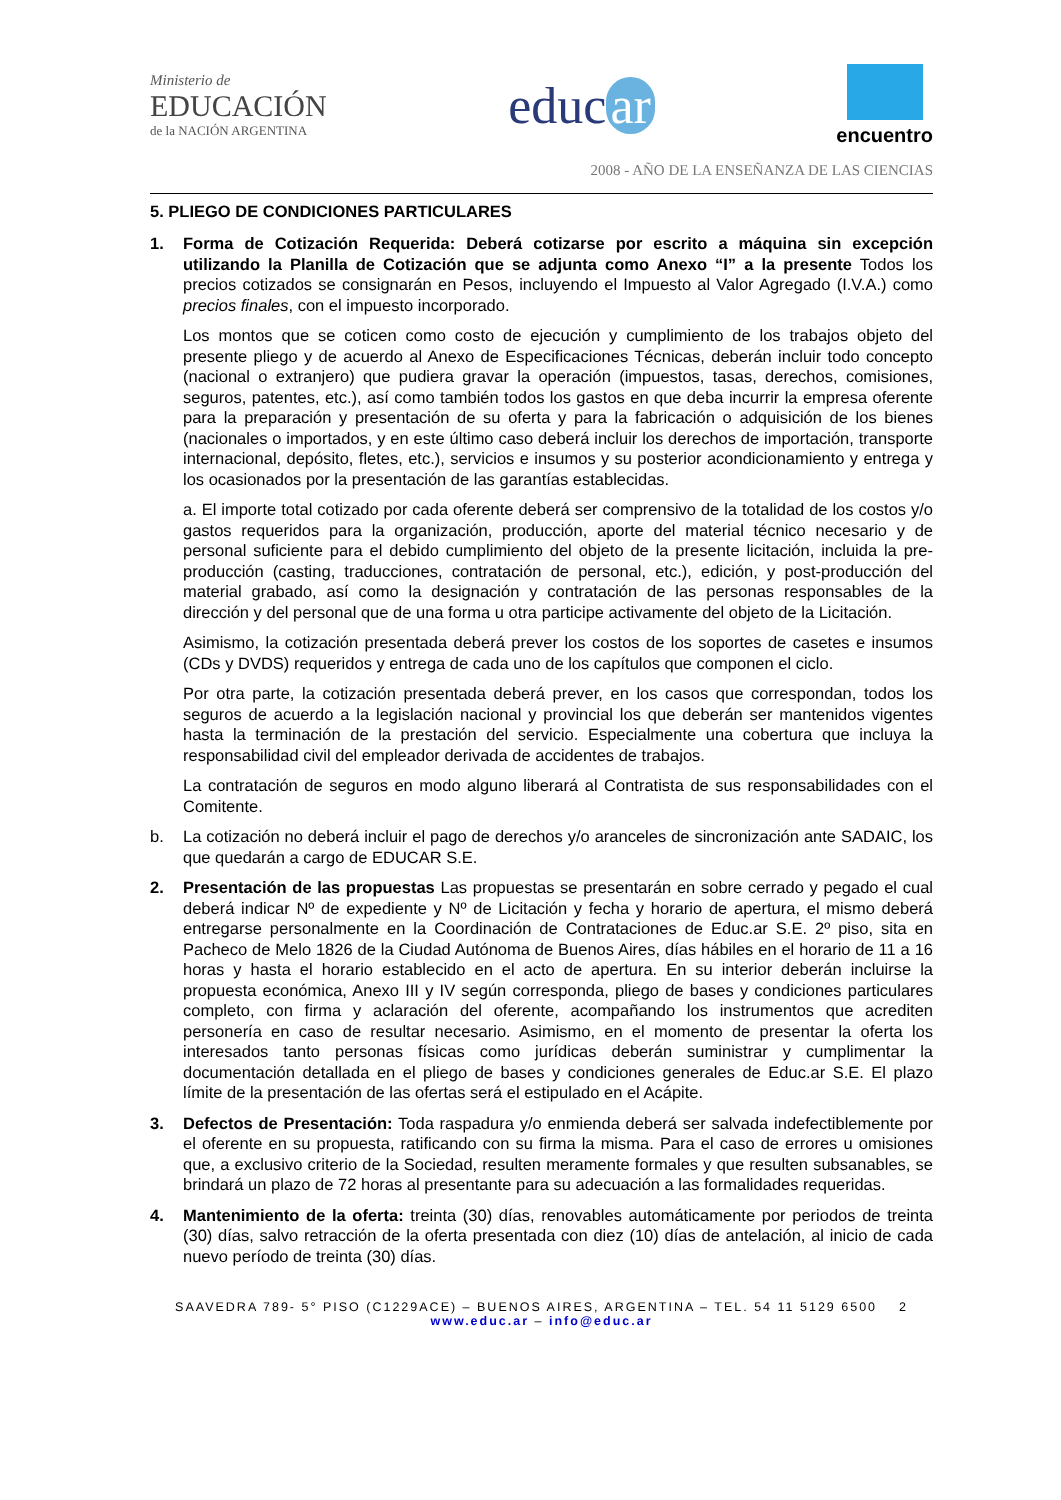Ministerio de
EDUCACIÓN
de la NACIÓN ARGENTINA
educ ar
encuentro
2008 - AÑO DE LA ENSEÑANZA DE LAS CIENCIAS
5. PLIEGO DE CONDICIONES PARTICULARES
1. Forma de Cotización Requerida: Deberá cotizarse por escrito a máquina sin excepción utilizando la Planilla de Cotización que se adjunta como Anexo “I” a la presente Todos los precios cotizados se consignarán en Pesos, incluyendo el Impuesto al Valor Agregado (I.V.A.) como precios finales, con el impuesto incorporado.
Los montos que se coticen como costo de ejecución y cumplimiento de los trabajos objeto del presente pliego y de acuerdo al Anexo de Especificaciones Técnicas, deberán incluir todo concepto (nacional o extranjero) que pudiera gravar la operación (impuestos, tasas, derechos, comisiones, seguros, patentes, etc.), así como también todos los gastos en que deba incurrir la empresa oferente para la preparación y presentación de su oferta y para la fabricación o adquisición de los bienes (nacionales o importados, y en este último caso deberá incluir los derechos de importación, transporte internacional, depósito, fletes, etc.), servicios e insumos y su posterior acondicionamiento y entrega y los ocasionados por la presentación de las garantías establecidas.
a. El importe total cotizado por cada oferente deberá ser comprensivo de la totalidad de los costos y/o gastos requeridos para la organización, producción, aporte del material técnico necesario y de personal suficiente para el debido cumplimiento del objeto de la presente licitación, incluida la pre-producción (casting, traducciones, contratación de personal, etc.), edición, y post-producción del material grabado, así como la designación y contratación de las personas responsables de la dirección y del personal que de una forma u otra participe activamente del objeto de la Licitación.
Asimismo, la cotización presentada deberá prever los costos de los soportes de casetes e insumos (CDs y DVDS) requeridos y entrega de cada uno de los capítulos que componen el ciclo.
Por otra parte, la cotización presentada deberá prever, en los casos que correspondan, todos los seguros de acuerdo a la legislación nacional y provincial los que deberán ser mantenidos vigentes hasta la terminación de la prestación del servicio. Especialmente una cobertura que incluya la responsabilidad civil del empleador derivada de accidentes de trabajos.
La contratación de seguros en modo alguno liberará al Contratista de sus responsabilidades con el Comitente.
b. La cotización no deberá incluir el pago de derechos y/o aranceles de sincronización ante SADAIC, los que quedarán a cargo de EDUCAR S.E.
2. Presentación de las propuestas Las propuestas se presentarán en sobre cerrado y pegado el cual deberá indicar Nº de expediente y Nº de Licitación y fecha y horario de apertura, el mismo deberá entregarse personalmente en la Coordinación de Contrataciones de Educ.ar S.E. 2º piso, sita en Pacheco de Melo 1826 de la Ciudad Autónoma de Buenos Aires, días hábiles en el horario de 11 a 16 horas y hasta el horario establecido en el acto de apertura. En su interior deberán incluirse la propuesta económica, Anexo III y IV según corresponda, pliego de bases y condiciones particulares completo, con firma y aclaración del oferente, acompañando los instrumentos que acrediten personería en caso de resultar necesario. Asimismo, en el momento de presentar la oferta los interesados tanto personas físicas como jurídicas deberán suministrar y cumplimentar la documentación detallada en el pliego de bases y condiciones generales de Educ.ar S.E. El plazo límite de la presentación de las ofertas será el estipulado en el Acápite.
3. Defectos de Presentación: Toda raspadura y/o enmienda deberá ser salvada indefectiblemente por el oferente en su propuesta, ratificando con su firma la misma. Para el caso de errores u omisiones que, a exclusivo criterio de la Sociedad, resulten meramente formales y que resulten subsanables, se brindará un plazo de 72 horas al presentante para su adecuación a las formalidades requeridas.
4. Mantenimiento de la oferta: treinta (30) días, renovables automáticamente por periodos de treinta (30) días, salvo retracción de la oferta presentada con diez (10) días de antelación, al inicio de cada nuevo período de treinta (30) días.
SAAVEDRA 789- 5° PISO (C1229ACE) – BUENOS AIRES, ARGENTINA – TEL. 54 11 5129 6500 2
www.educ.ar – info@educ.ar